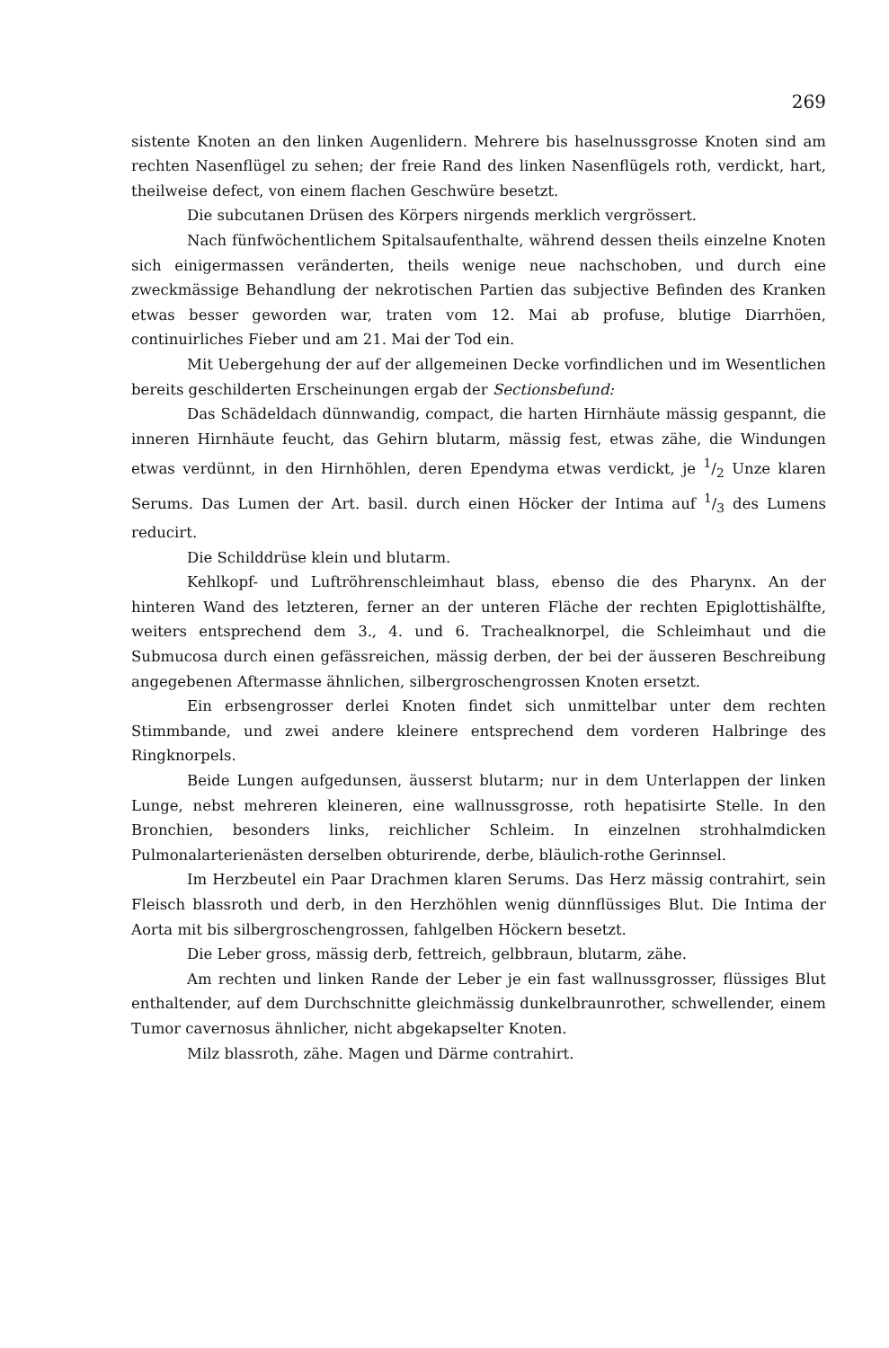269
sistente Knoten an den linken Augenlidern. Mehrere bis haselnussgrosse Knoten sind am rechten Nasenflügel zu sehen; der freie Rand des linken Nasenflügels roth, verdickt, hart, theilweise defect, von einem flachen Geschwüre besetzt.
Die subcutanen Drüsen des Körpers nirgends merklich vergrössert.
Nach fünfwöchentlichem Spitalsaufenthalte, während dessen theils einzelne Knoten sich einigermassen veränderten, theils wenige neue nachschoben, und durch eine zweckmässige Behandlung der nekrotischen Partien das subjective Befinden des Kranken etwas besser geworden war, traten vom 12. Mai ab profuse, blutige Diarrhöen, continuirliches Fieber und am 21. Mai der Tod ein.
Mit Uebergehung der auf der allgemeinen Decke vorfindlichen und im Wesentlichen bereits geschilderten Erscheinungen ergab der Sectionsbefund:
Das Schädeldach dünnwandig, compact, die harten Hirnhäute mässig gespannt, die inneren Hirnhäute feucht, das Gehirn blutarm, mässig fest, etwas zähe, die Windungen etwas verdünnt, in den Hirnhöhlen, deren Ependyma etwas verdickt, je 1/2 Unze klaren Serums. Das Lumen der Art. basil. durch einen Höcker der Intima auf 1/3 des Lumens reducirt.
Die Schilddrüse klein und blutarm.
Kehlkopf- und Luftröhrenschleimhaut blass, ebenso die des Pharynx. An der hinteren Wand des letzteren, ferner an der unteren Fläche der rechten Epiglottishälfte, weiters entsprechend dem 3., 4. und 6. Trachealknorpel, die Schleimhaut und die Submucosa durch einen gefässreichen, mässig derben, der bei der äusseren Beschreibung angegebenen Aftermasse ähnlichen, silbergroschengrossen Knoten ersetzt.
Ein erbsengrosser derlei Knoten findet sich unmittelbar unter dem rechten Stimmbande, und zwei andere kleinere entsprechend dem vorderen Halbringe des Ringknorpels.
Beide Lungen aufgedunsen, äusserst blutarm; nur in dem Unterlappen der linken Lunge, nebst mehreren kleineren, eine wallnussgrosse, roth hepatisirte Stelle. In den Bronchien, besonders links, reichlicher Schleim. In einzelnen strohhalmdicken Pulmonalarterienästen derselben obturirende, derbe, bläulich-rothe Gerinnsel.
Im Herzbeutel ein Paar Drachmen klaren Serums. Das Herz mässig contrahirt, sein Fleisch blassroth und derb, in den Herzhöhlen wenig dünnflüssiges Blut. Die Intima der Aorta mit bis silbergroschengrossen, fahlgelben Höckern besetzt.
Die Leber gross, mässig derb, fettreich, gelbbraun, blutarm, zähe.
Am rechten und linken Rande der Leber je ein fast wallnussgrosser, flüssiges Blut enthaltender, auf dem Durchschnitte gleichmässig dunkelbraunrother, schwellender, einem Tumor cavernosus ähnlicher, nicht abgekapselter Knoten.
Milz blassroth, zähe. Magen und Därme contrahirt.